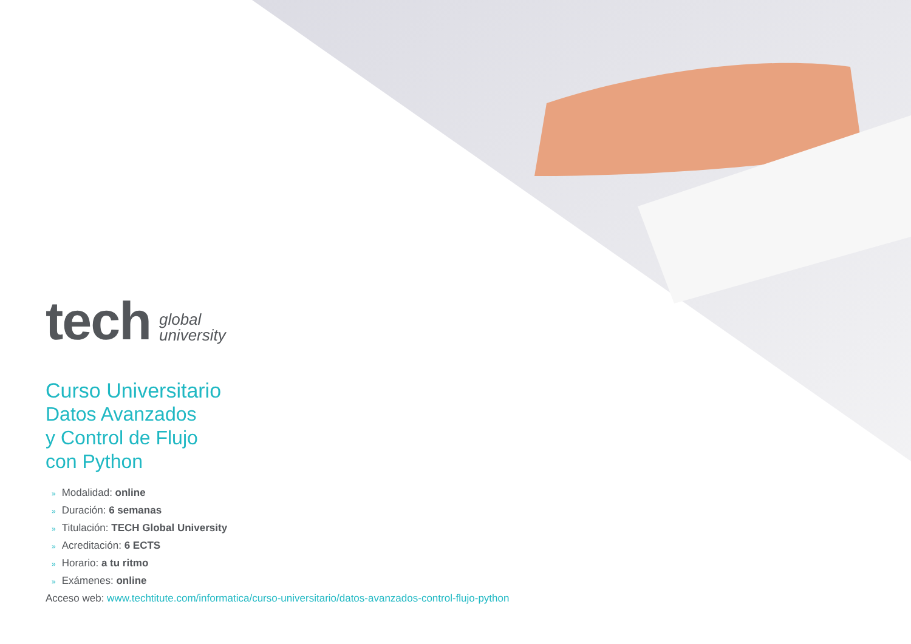tech
global
university
Curso Universitario
Datos Avanzados
y Control de Flujo
con Python
» Modalidad: online
» Duración: 6 semanas
» Titulación: TECH Global University
» Acreditación: 6 ECTS
» Horario: a tu ritmo
» Exámenes: online
Acceso web: www.techtitute.com/informatica/curso-universitario/datos-avanzados-control-flujo-python